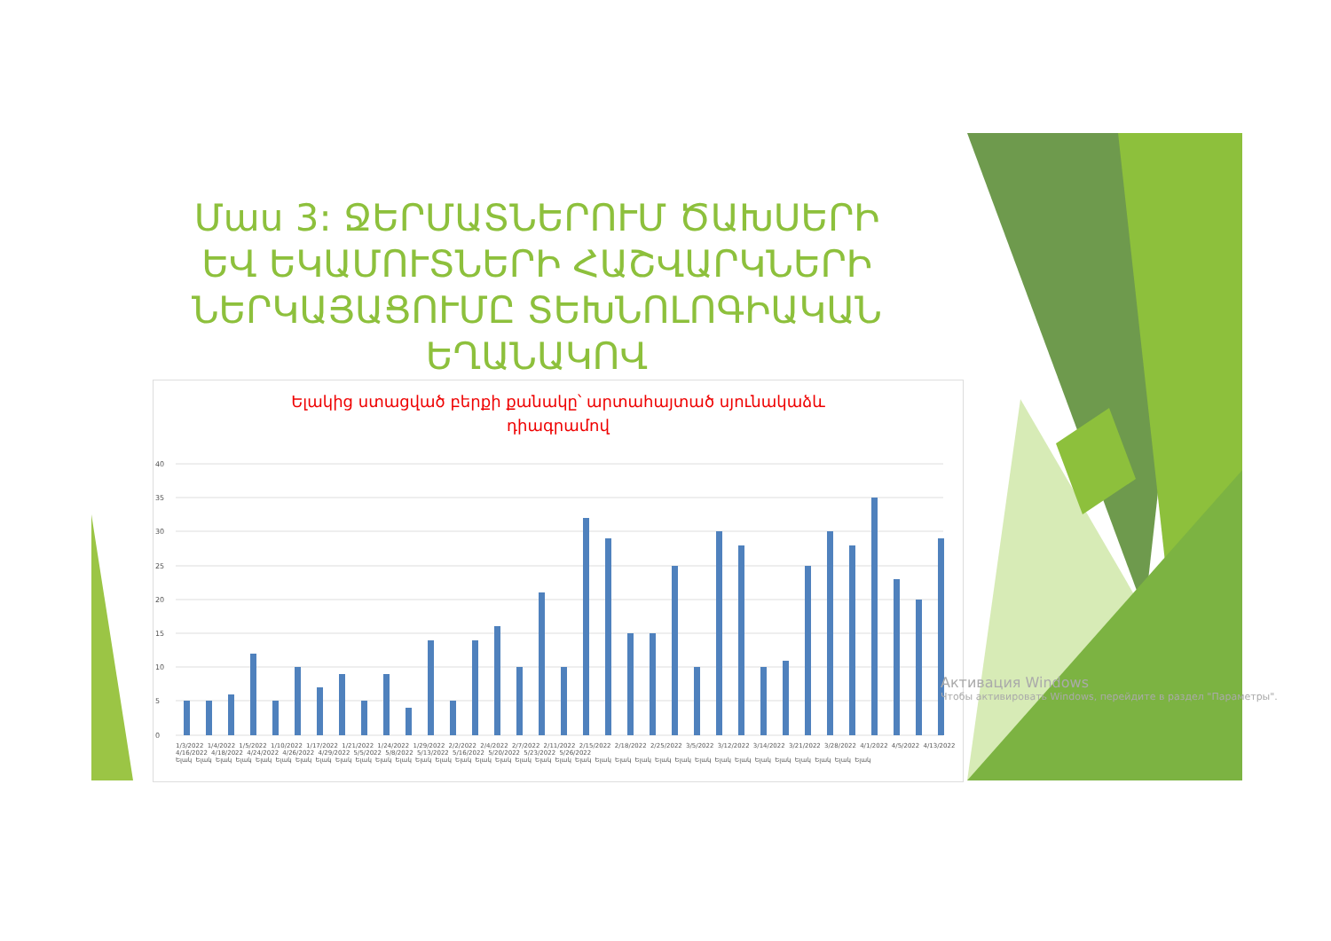Մաս 3: ՋԵՐՄԱՏՆԵՐՈՒՄ ԾԱԽՍԵՐԻ ԵՎ ԵԿԱՄՈՒՏՆԵՐԻ ՀԱՇՎԱՐԿՆԵՐԻ ՆԵՐԿԱՅԱՑՈՒՄԸ ՏԵԽՆՈԼՈԳԻԱԿԱՆ ԵՂԱՆԱԿՈՎ
Ելակից ստացված բերքի քանակը՝ արտահայտած սյունակաձև
դիագրամով
40
35
30
25
20
15
10
5
0
1/3/2022 1/4/2022 1/5/2022 1/10/2022 1/17/2022 1/21/2022 1/24/2022 1/29/2022 2/2/2022 2/4/2022 2/7/2022 2/11/2022 2/15/2022 2/18/2022 2/25/2022 3/5/2022 3/12/2022 3/14/2022 3/21/2022 3/28/2022 4/1/2022 4/5/2022 4/13/2022 4/16/2022 4/18/2022 4/24/2022 4/26/2022 4/29/2022 5/5/2022 5/8/2022 5/13/2022 5/16/2022 5/20/2022 5/23/2022 5/26/2022
Ելակ Ելակ Ելակ Ելակ Ելակ Ելակ Ելակ Ելակ Ելակ Ելակ Ելակ Ելակ Ելակ Ելակ Ելակ Ելակ Ելակ Ելակ Ելակ Ելակ Ելակ Ելակ Ելակ Ելակ Ելակ Ելակ Ելակ Ելակ Ելակ Ելակ Ելակ Ելակ Ելակ Ելակ Ելակ
Активация Windows
Чтобы активировать Windows, перейдите в раздел "Параметры".